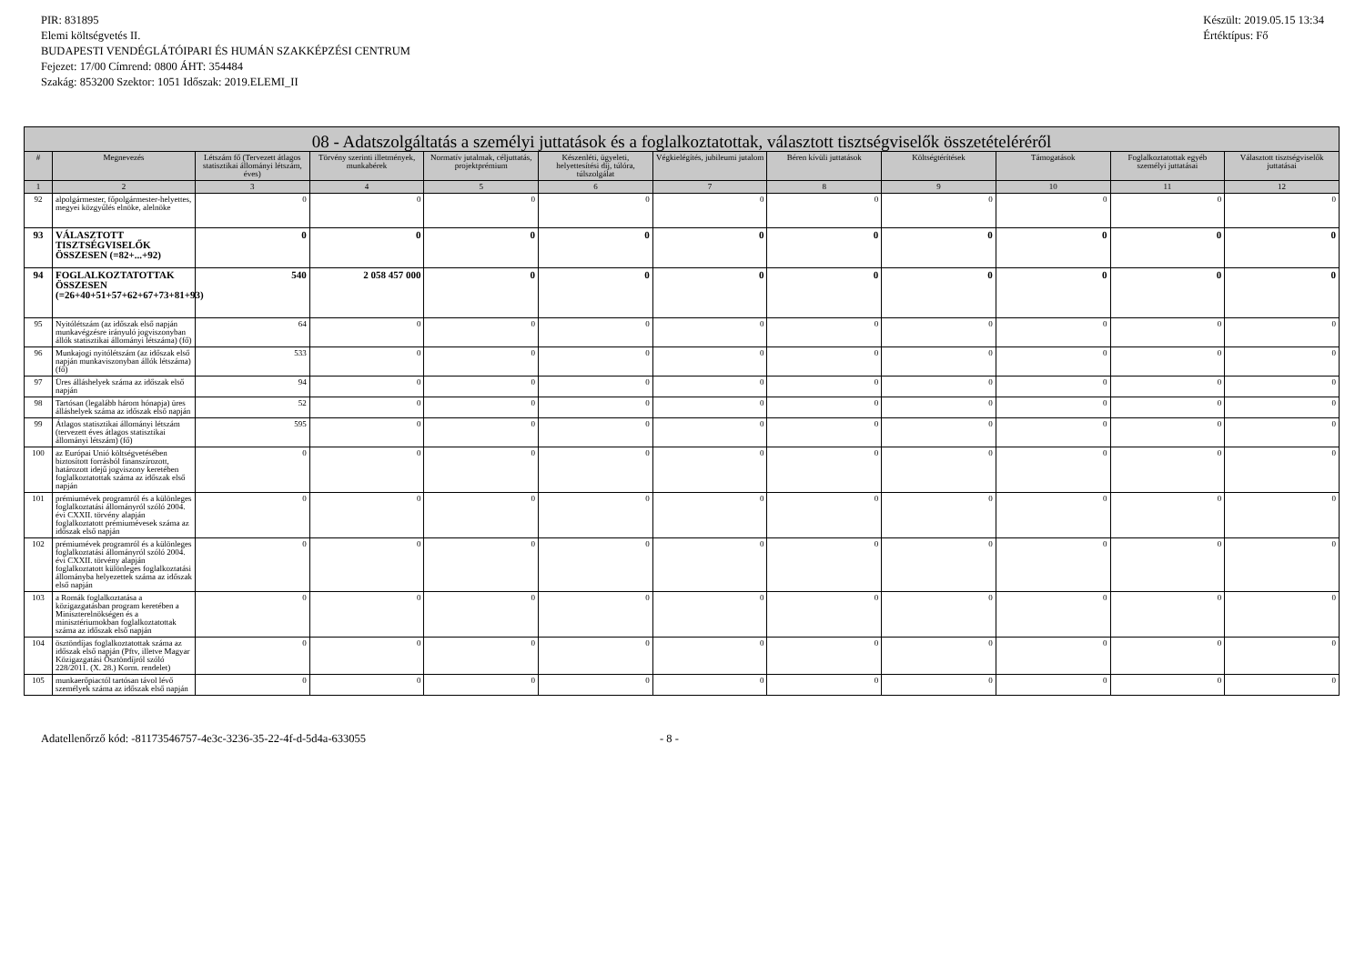PIR: 831895
Elemi költségvetés II.
BUDAPESTI VENDÉGLÁTÓIPARI ÉS HUMÁN SZAKKÉPZÉSI CENTRUM
Fejezet: 17/00 Címrend: 0800 ÁHT: 354484
Szakág: 853200 Szektor: 1051 Időszak: 2019.ELEMI_II
Készült: 2019.05.15 13:34
Értéktípus: Fő
| 08 - Adatszolgáltatás a személyi juttatások és a foglalkoztatottak, választott tisztségviselők összetételéréről | | | | | | | | | | | |
| --- | --- | --- | --- | --- | --- | --- | --- | --- | --- | --- | --- |
| # | Megnevezés | Létszám fő (Tervezett átlagos statisztikai állományi létszám, éves) | Törvény szerinti illetmények, munkabérek | Normatív jutalmak, céljuttatás, projektprémium | Készenléti, ügyeleti, helyettesítési díj, túlóra, túlszolgálat | Végkielégítés, jubileumi jutalom | Béren kívüli juttatások | Költségtérítések | Támogatások | Foglalkoztatottak egyéb személyi juttatásai | Választott tisztségviselők juttatásai |
| 1 | 2 | 3 | 4 | 5 | 6 | 7 | 8 | 9 | 10 | 11 | 12 |
| 92 | alpolgármester, főpolgármester-helyettes, megyei közgyűlés elnöke, alelnöke | 0 | 0 | 0 | 0 | 0 | 0 | 0 | 0 | 0 | 0 |
| 93 | VÁLASZTOTT TISZTSÉGVISELŐK ÖSSZESEN (=82+...+92) | 0 | 0 | 0 | 0 | 0 | 0 | 0 | 0 | 0 | 0 |
| 94 | FOGLALKOZTATOTTAK ÖSSZESEN (=26+40+51+57+62+67+73+81+93) | 540 | 2 058 457 000 | 0 | 0 | 0 | 0 | 0 | 0 | 0 | 0 |
| 95 | Nyitólétszám (az időszak első napján munkavégzésre irányuló jogviszonyban állók statisztikai állományi létszáma) (fő) | 64 | 0 | 0 | 0 | 0 | 0 | 0 | 0 | 0 | 0 |
| 96 | Munkajogi nyitólétszám (az időszak első napján munkaviszonyban állók létszáma) (fő) | 533 | 0 | 0 | 0 | 0 | 0 | 0 | 0 | 0 | 0 |
| 97 | Üres álláshelyek száma az időszak első napján | 94 | 0 | 0 | 0 | 0 | 0 | 0 | 0 | 0 | 0 |
| 98 | Tartósan (legalább három hónapja) üres álláshelyek száma az időszak első napján | 52 | 0 | 0 | 0 | 0 | 0 | 0 | 0 | 0 | 0 |
| 99 | Átlagos statisztikai állományi létszám (tervezett éves átlagos statisztikai állományi létszám) (fő) | 595 | 0 | 0 | 0 | 0 | 0 | 0 | 0 | 0 | 0 |
| 100 | az Európai Unió költségvetésében biztosított forrásból finanszírozott, határozott idejű jogviszony keretében foglalkoztatottak száma az időszak első napján | 0 | 0 | 0 | 0 | 0 | 0 | 0 | 0 | 0 | 0 |
| 101 | prémiumévek programról és a különleges foglalkoztatási állományról szóló 2004. évi CXXII. törvény alapján foglalkoztatott prémiumévesek száma az időszak első napján | 0 | 0 | 0 | 0 | 0 | 0 | 0 | 0 | 0 | 0 |
| 102 | prémiumévek programról és a különleges foglalkoztatási állományról szóló 2004. évi CXXII. törvény alapján foglalkoztatott különleges foglalkoztatási állományba helyezettek száma az időszak első napján | 0 | 0 | 0 | 0 | 0 | 0 | 0 | 0 | 0 | 0 |
| 103 | a Romák foglalkoztatása a közigazgatásban program keretében a Miniszterelnökségen és a minisztériumokban foglalkoztatottak száma az időszak első napján | 0 | 0 | 0 | 0 | 0 | 0 | 0 | 0 | 0 | 0 |
| 104 | ösztöndíjas foglalkoztatottak száma az időszak első napján (Pftv, illetve Magyar Közigazgatási Ösztöndíjról szóló 228/2011. (X. 28.) Korm. rendelet) | 0 | 0 | 0 | 0 | 0 | 0 | 0 | 0 | 0 | 0 |
| 105 | munkaerőpiactól tartósan távol lévő személyek száma az időszak első napján | 0 | 0 | 0 | 0 | 0 | 0 | 0 | 0 | 0 | 0 |
Adatellenőrző kód: -81173546757-4e3c-3236-35-22-4f-d-5d4a-633055 - 8 -